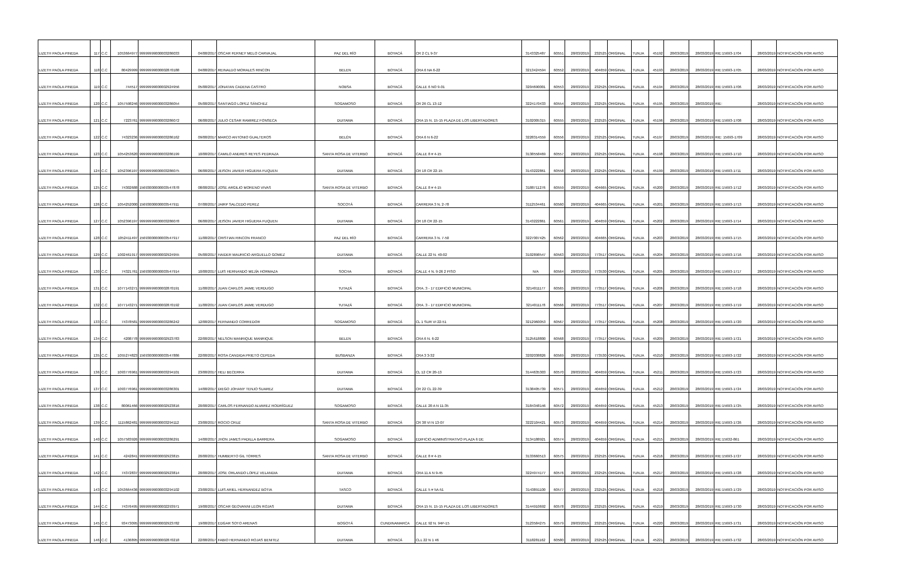| LIZETH PAOLA PINEDA | 117 | C.C | 1053664977 | 99999999000003286033 | 04/08/2017 | OSCAR FERNEY MELO CARVAJAL | PAZ DEL RÍO | BOYACÁ | CR 2 CL 9-37 | 3143325487 | 60551 | 28/03/2019 | 232525 | ORIGINAL | TUNJA | 45192 | 28/03/2019 | 28/03/2019 | RIE:15693-1704 | 28/03/2019 | NOTIFICACIÓN POR AVISO |
| LIZETH PAOLA PINEDA | 118 | C.C | 80429999 | 99999999000002870188 | 04/08/2017 | REINALDO MORALES RINCON | BELEN | BOYACÁ | CRA 6 NA 6-22 | 3213424594 | 60552 | 28/03/2019 | 404659 | ORIGINAL | TUNJA | 45193 | 28/03/2019 | 28/03/2019 | RIE:15693-1705 | 28/03/2019 | NOTIFICACIÓN POR AVISO |
| LIZETH PAOLA PINEDA | 119 | C.C | 744517 | 99999999000002924956 | 05/08/2017 | JONATAN CADENA CASTRO | NOBSA | BOYACÁ | CALLE 6 NO 9-01 | 3204690001 | 60553 | 28/03/2019 | 232525 | ORIGINAL | TUNJA | 45194 | 28/03/2019 | 28/03/2019 | RIE:15693-1706 | 28/03/2019 | NOTIFICACIÓN POR AVISO |
| LIZETH PAOLA PINEDA | 120 | C.C | 1057598246 | 99999999000003286054 | 05/08/2017 | SANTIAGO LOPEZ SÁNCHEZ | SOGAMOSO | BOYACÁ | CR 26 CL 13-12 | 3224170433 | 60554 | 28/03/2019 | 232525 | ORIGINAL | TUNJA | 45195 | 28/03/2019 | 28/03/2019 | RIE: | 28/03/2019 | NOTIFICACIÓN POR AVISO |
| LIZETH PAOLA PINEDA | 121 | C.C | 7223761 | 99999999000003286072 | 06/08/2017 | JULIO CESAR RAMIREZ FONSECA | DUITAMA | BOYACÁ | CRA 15 N. 15-15 PLAZA DE LOS LIBERTADORES | 3102005315 | 60555 | 28/03/2019 | 232525 | ORIGINAL | TUNJA | 45196 | 28/03/2019 | 28/03/2019 | RIE:15693-1708 | 28/03/2019 | NOTIFICACIÓN POR AVISO |
| LIZETH PAOLA PINEDA | 122 | C.C | 74323236 | 99999999000003286162 | 09/08/2017 | MARCO ANTONIO GUALTEROS | BELÉN | BOYACÁ | CRA 6 N 6-22 | 3228314559 | 60556 | 28/03/2019 | 232525 | ORIGINAL | TUNJA | 45197 | 28/03/2019 | 28/03/2019 | RIE: 15693-1709 | 28/03/2019 | NOTIFICACIÓN POR AVISO |
| LIZETH PAOLA PINEDA | 123 | C.C | 1054253620 | 99999999000003286199 | 10/08/2017 | CAMILO ANDRES REYES PEDRAZA | SANTA ROSA DE VITERBO | BOYACÁ | CALLE 8 # 4-15 | 3138558469 | 60557 | 28/03/2019 | 232525 | ORIGINAL | TUNJA | 45198 | 28/03/2019 | 28/03/2019 | RIE:15693-1710 | 28/03/2019 | NOTIFICACIÓN POR AVISO |
| LIZETH PAOLA PINEDA | 124 | C.C | 1052396197 | 99999999000003286075 | 06/08/2017 | JEISON JAVIER HIGUERA FUQUEN | DUITAMA | BOYACÁ | CR 18 CR 22-15 | 3143222861 | 60558 | 28/03/2019 | 232525 | ORIGINAL | TUNJA | 45199 | 28/03/2019 | 28/03/2019 | RIE:15693-1711 | 28/03/2019 | NOTIFICACIÓN POR AVISO |
| LIZETH PAOLA PINEDA | 125 | C.C | 74302688 | 15693000000003547878 | 08/08/2017 | JOSE ARGILIO MORENO VIVAS | SANTA ROSA DE VITERBO | BOYACÁ | CALLE 8 # 4-15 | 3188711276 | 60559 | 28/03/2019 | 404665 | ORIGINAL | TUNJA | 45200 | 28/03/2019 | 28/03/2019 | RIE:15693-1712 | 28/03/2019 | NOTIFICACIÓN POR AVISO |
| LIZETH PAOLA PINEDA | 126 | C.C | 1054252000 | 15693000000003547911 | 07/08/2017 | JAIRP SALCEDO PEREZ | SOCOTÁ | BOYACÁ | CARRERA 3 N. 2-78 | 3112534461 | 60560 | 28/03/2019 | 404665 | ORIGINAL | TUNJA | 45201 | 28/03/2019 | 28/03/2019 | RIE:15693-1713 | 28/03/2019 | NOTIFICACIÓN POR AVISO |
| LIZETH PAOLA PINEDA | 127 | C.C | 1052396197 | 99999999000003286078 | 06/08/2017 | JEISON JAVIER HIGUERA FUQUEN | DUITAMA | BOYACÁ | CR 18 CR 22-15 | 3143222861 | 60561 | 28/03/2019 | 404659 | ORIGINAL | TUNJA | 45202 | 28/03/2019 | 28/03/2019 | RIE:15693-1714 | 28/03/2019 | NOTIFICACIÓN POR AVISO |
| LIZETH PAOLA PINEDA | 128 | C.C | 1052411497 | 15693000000003547917 | 11/08/2017 | CRISTIAN RINCON FRANCO | PAZ DEL RÍO | BOYACÁ | CARRERA 3 N. 7-50 | 3227007425 | 60562 | 28/03/2019 | 404665 | ORIGINAL | TUNJA | 45203 | 28/03/2019 | 28/03/2019 | RIE:15693-1715 | 28/03/2019 | NOTIFICACIÓN POR AVISO |
| LIZETH PAOLA PINEDA | 129 | C.C | 1002461917 | 99999999000002924955 | 05/08/2017 | HAIDER MAURICIO ARGUELLO GOMEZ | DUITAMA | BOYACÁ | CALLE 22 N. 40-02 | 3102898547 | 60563 | 28/03/2019 | 773517 | ORIGINAL | TUNJA | 45204 | 28/03/2019 | 28/03/2019 | RIE:15693-1716 | 28/03/2019 | NOTIFICACIÓN POR AVISO |
| LIZETH PAOLA PINEDA | 130 | C.C | 74321761 | 15693000000003547914 | 10/08/2017 | LUIS HERNANDO MEJÍA HORMAZA | SOCHA | BOYACÁ | CALLE 4 N. 9-26 2 PISO | N/A | 60564 | 28/03/2019 | 773530 | ORIGINAL | TUNJA | 45205 | 28/03/2019 | 28/03/2019 | RIE:15693-1717 | 28/03/2019 | NOTIFICACIÓN POR AVISO |
| LIZETH PAOLA PINEDA | 131 | C.C | 1077143271 | 99999999000002870191 | 11/08/2017 | JUAN CARLOS JAIME VERDUGO | TUTAZÁ | BOYACÁ | CRA. 3 - 17 EDIFICIO MUNICIPAL | 3214011177 | 60565 | 28/03/2019 | 773517 | ORIGINAL | TUNJA | 45206 | 28/03/2019 | 28/03/2019 | RIE:15693-1718 | 28/03/2019 | NOTIFICACIÓN POR AVISO |
| LIZETH PAOLA PINEDA | 132 | C.C | 1077143271 | 99999999000002870192 | 11/08/2017 | JUAN CARLOS JAIME VERDUGO | TUTAZÁ | BOYACÁ | CRA. 3 - 17 EDIFICIO MUNICIPAL | 3214011178 | 60566 | 28/03/2019 | 773517 | ORIGINAL | TUNJA | 45207 | 28/03/2019 | 28/03/2019 | RIE:15693-1719 | 28/03/2019 | NOTIFICACIÓN POR AVISO |
| LIZETH PAOLA PINEDA | 133 | C.C | 74378581 | 99999999000003286242 | 12/08/2017 | FERNANDO CORREDOR | SOGAMOSO | BOYACÁ | CL 1 SUR VI 22-51 | 3212960053 | 60567 | 28/03/2019 | 773517 | ORIGINAL | TUNJA | 45208 | 28/03/2019 | 28/03/2019 | RIE:15693-1720 | 28/03/2019 | NOTIFICACIÓN POR AVISO |
| LIZETH PAOLA PINEDA | 134 | C.C | 4208778 | 99999999000002923783 | 22/08/2017 | NELSON MANRIQUE MANRIQUE | BELEN | BOYACÁ | CRA 6 N. 6-22 | 3125618800 | 60568 | 28/03/2019 | 773517 | ORIGINAL | TUNJA | 45209 | 28/03/2019 | 28/03/2019 | RIE:15693-1721 | 28/03/2019 | NOTIFICACIÓN POR AVISO |
| LIZETH PAOLA PINEDA | 135 | C.C | 1055274823 | 15693000000003547886 | 22/08/2017 | ROSA CANDIDA PRIETO CEPEDA | BUSBANZA | BOYACÁ | CRA 3 3-32 | 3202038826 | 60569 | 28/03/2019 | 773530 | ORIGINAL | TUNJA | 45210 | 28/03/2019 | 28/03/2019 | RIE:15693-1722 | 28/03/2019 | NOTIFICACIÓN POR AVISO |
| LIZETH PAOLA PINEDA | 136 | C.C | 1093776961 | 99999999000003294101 | 23/08/2017 | HELI BECERRA | DUITAMA | BOYACÁ | CL 12 CR 20-13 | 3144635303 | 60570 | 28/03/2019 | 404659 | ORIGINAL | TUNJA | 45211 | 28/03/2019 | 28/03/2019 | RIE:15693-1723 | 28/03/2019 | NOTIFICACIÓN POR AVISO |
| LIZETH PAOLA PINEDA | 137 | C.C | 1093776961 | 99999999000003286301 | 14/08/2017 | DIEGO JOHANY TENJO SUAREZ | DUITAMA | BOYACÁ | CR 22 CL 22-39 | 3138405739 | 60571 | 28/03/2019 | 404659 | ORIGINAL | TUNJA | 45212 | 28/03/2019 | 28/03/2019 | RIE:15693-1724 | 28/03/2019 | NOTIFICACIÓN POR AVISO |
| LIZETH PAOLA PINEDA | 138 | C.C | 80061466 | 99999999000002923816 | 20/08/2017 | CARLOS FERNANDO ALVAREZ RODRÍGUEZ | SOGAMOSO | BOYACÁ | CALLE 20 A N 11-35 | 3184348146 | 60572 | 28/03/2019 | 404659 | ORIGINAL | TUNJA | 45213 | 28/03/2019 | 28/03/2019 | RIE:15693-1725 | 28/03/2019 | NOTIFICACIÓN POR AVISO |
| LIZETH PAOLA PINEDA | 139 | C.C | 1115862481 | 99999999000003294112 | 23/08/2017 | ROCIO CRUZ | SANTA ROSA DE VITERBO | BOYACÁ | CR 38 VI N 13-07 | 3222104421 | 60573 | 28/03/2019 | 404659 | ORIGINAL | TUNJA | 45214 | 28/03/2019 | 28/03/2019 | RIE:15693-1726 | 28/03/2019 | NOTIFICACIÓN POR AVISO |
| LIZETH PAOLA PINEDA | 140 | C.C | 1057583926 | 99999999000003286291 | 14/08/2017 | JHON JAMES PADILLA BARRERA | SOGAMOSO | BOYACÁ | EDIFICIO ADMINISTRATIVO PLAZA 6 DE | 3134188921 | 60574 | 28/03/2019 | 404659 | ORIGINAL | TUNJA | 45215 | 28/03/2019 | 28/03/2019 | RIE:15632-861 | 28/03/2019 | NOTIFICACIÓN POR AVISO |
| LIZETH PAOLA PINEDA | 141 | C.C | 4242841 | 99999999000002923815 | 20/08/2017 | HUMBERTO GIL TORRES | SANTA ROSA DE VITERBO | BOYACÁ | CALLE 8 # 4-15 | 3133660513 | 60575 | 28/03/2019 | 232525 | ORIGINAL | TUNJA | 45216 | 28/03/2019 | 28/03/2019 | RIE:15693-1727 | 28/03/2019 | NOTIFICACIÓN POR AVISO |
| LIZETH PAOLA PINEDA | 142 | C.C | 74372837 | 99999999000002923814 | 20/08/2017 | JOSE ORLANDO LOPEZ VELANDIA | DUITAMA | BOYACÁ | CRA 11 A N 9-45 | 3224974177 | 60576 | 28/03/2019 | 232525 | ORIGINAL | TUNJA | 45217 | 28/03/2019 | 28/03/2019 | RIE:15693-1728 | 28/03/2019 | NOTIFICACIÓN POR AVISO |
| LIZETH PAOLA PINEDA | 143 | C.C | 1053664436 | 99999999000003294102 | 23/08/2017 | LUIS ARIEL HERNANDEZ BOTIA | TASCO | BOYACÁ | CALLE 5 # 5A-51 | 3143891100 | 60577 | 28/03/2019 | 232525 | ORIGINAL | TUNJA | 45218 | 28/03/2019 | 28/03/2019 | RIE:15693-1729 | 28/03/2019 | NOTIFICACIÓN POR AVISO |
| LIZETH PAOLA PINEDA | 144 | C.C | 74376495 | 99999999000002293971 | 19/08/2017 | OSCAR GEOVANNI LEON ROJAS | DUITAMA | BOYACÁ | CRA 15 N. 15-15 PLAZA DE LOS LIBERTADORES | 3144910692 | 60578 | 28/03/2019 | 232525 | ORIGINAL | TUNJA | 45219 | 28/03/2019 | 28/03/2019 | RIE:15693-1730 | 28/03/2019 | NOTIFICACIÓN POR AVISO |
| LIZETH PAOLA PINEDA | 145 | C.C | 93473095 | 99999999000002923782 | 19/08/2017 | EDGAR SOTO ARENAS | BOGOTÁ | CUNDINAMARCA | CALLE 92 N. 94P-15 | 3123584275 | 60579 | 28/03/2019 | 232525 | ORIGINAL | TUNJA | 45220 | 28/03/2019 | 28/03/2019 | RIE:15693-1731 | 28/03/2019 | NOTIFICACIÓN POR AVISO |
| LIZETH PAOLA PINEDA | 146 | C.C | 4136895 | 99999999000002870218 | 22/08/2017 | FABIO HERNANDO ROJAS BENITEZ | DUITAMA | BOYACÁ | CLL 22 N 1 46 | 3118281162 | 60580 | 28/03/2019 | 232525 | ORIGINAL | TUNJA | 45221 | 28/03/2019 | 28/03/2019 | RIE:15693-1732 | 28/03/2019 | NOTIFICACIÓN POR AVISO |